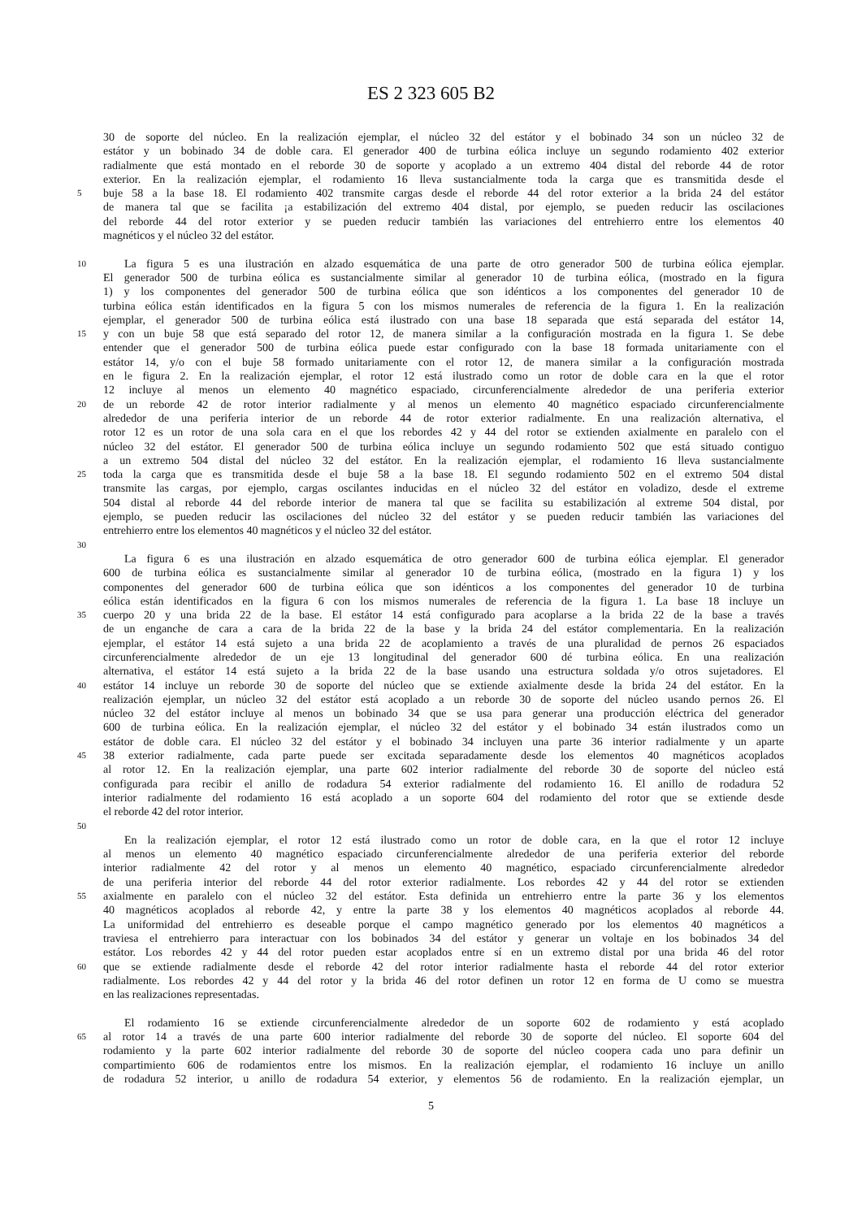ES 2 323 605 B2
30 de soporte del núcleo. En la realización ejemplar, el núcleo 32 del estátor y el bobinado 34 son un núcleo 32 de
estátor y un bobinado 34 de doble cara. El generador 400 de turbina eólica incluye un segundo rodamiento 402 exterior
radialmente que está montado en el reborde 30 de soporte y acoplado a un extremo 404 distal del reborde 44 de rotor
exterior. En la realización ejemplar, el rodamiento 16 lleva sustancialmente toda la carga que es transmitida desde el
5
buje 58 a la base 18. El rodamiento 402 transmite cargas desde el reborde 44 del rotor exterior a la brida 24 del estátor
de manera tal que se facilita ¡a estabilización del extremo 404 distal, por ejemplo, se pueden reducir las oscilaciones
del reborde 44 del rotor exterior y se pueden reducir también las variaciones del entrehierro entre los elementos 40
magnéticos y el núcleo 32 del estátor.
10
La figura 5 es una ilustración en alzado esquemática de una parte de otro generador 500 de turbina eólica ejemplar.
El generador 500 de turbina eólica es sustancialmente similar al generador 10 de turbina eólica, (mostrado en la figura
1) y los componentes del generador 500 de turbina eólica que son idénticos a los componentes del generador 10 de
turbina eólica están identificados en la figura 5 con los mismos numerales de referencia de la figura 1. En la realización
ejemplar, el generador 500 de turbina eólica está ilustrado con una base 18 separada que está separada del estátor 14,
15
y con un buje 58 que está separado del rotor 12, de manera similar a la configuración mostrada en la figura 1. Se debe
entender que el generador 500 de turbina eólica puede estar configurado con la base 18 formada unitariamente con el
estátor 14, y/o con el buje 58 formado unitariamente con el rotor 12, de manera similar a la configuración mostrada
en le figura 2. En la realización ejemplar, el rotor 12 está ilustrado como un rotor de doble cara en la que el rotor
12 incluye al menos un elemento 40 magnético espaciado, circunferencialmente alrededor de una periferia exterior
20
de un reborde 42 de rotor interior radialmente y al menos un elemento 40 magnético espaciado circunferencialmente
alrededor de una periferia interior de un reborde 44 de rotor exterior radialmente. En una realización alternativa, el
rotor 12 es un rotor de una sola cara en el que los rebordes 42 y 44 del rotor se extienden axialmente en paralelo con el
núcleo 32 del estátor. El generador 500 de turbina eólica incluye un segundo rodamiento 502 que está situado contiguo
a un extremo 504 distal del núcleo 32 del estátor. En la realización ejemplar, el rodamiento 16 lleva sustancialmente
25
toda la carga que es transmitida desde el buje 58 a la base 18. El segundo rodamiento 502 en el extremo 504 distal
transmite las cargas, por ejemplo, cargas oscilantes inducidas en el núcleo 32 del estátor en voladizo, desde el extreme
504 distal al reborde 44 del reborde interior de manera tal que se facilita su estabilización al extreme 504 distal, por
ejemplo, se pueden reducir las oscilaciones del núcleo 32 del estátor y se pueden reducir también las variaciones del
entrehierro entre los elementos 40 magnéticos y el núcleo 32 del estátor.
30
La figura 6 es una ilustración en alzado esquemática de otro generador 600 de turbina eólica ejemplar. El generador
600 de turbina eólica es sustancialmente similar al generador 10 de turbina eólica, (mostrado en la figura 1) y los
componentes del generador 600 de turbina eólica que son idénticos a los componentes del generador 10 de turbina
eólica están identificados en la figura 6 con los mismos numerales de referencia de la figura 1. La base 18 incluye un
35
cuerpo 20 y una brida 22 de la base. El estátor 14 está configurado para acoplarse a la brida 22 de la base a través
de un enganche de cara a cara de la brida 22 de la base y la brida 24 del estátor complementaria. En la realización
ejemplar, el estátor 14 está sujeto a una brida 22 de acoplamiento a través de una pluralidad de pernos 26 espaciados
circunferencialmente alrededor de un eje 13 longitudinal del generador 600 dé turbina eólica. En una realización
alternativa, el estátor 14 está sujeto a la brida 22 de la base usando una estructura soldada y/o otros sujetadores. El
40
estátor 14 incluye un reborde 30 de soporte del núcleo que se extiende axialmente desde la brida 24 del estátor. En la
realización ejemplar, un núcleo 32 del estátor está acoplado a un reborde 30 de soporte del núcleo usando pernos 26. El
núcleo 32 del estátor incluye al menos un bobinado 34 que se usa para generar una producción eléctrica del generador
600 de turbina eólica. En la realización ejemplar, el núcleo 32 del estátor y el bobinado 34 están ilustrados como un
estátor de doble cara. El núcleo 32 del estátor y el bobinado 34 incluyen una parte 36 interior radialmente y un aparte
45
38 exterior radialmente, cada parte puede ser excitada separadamente desde los elementos 40 magnéticos acoplados
al rotor 12. En la realización ejemplar, una parte 602 interior radialmente del reborde 30 de soporte del núcleo está
configurada para recibir el anillo de rodadura 54 exterior radialmente del rodamiento 16. El anillo de rodadura 52
interior radialmente del rodamiento 16 está acoplado a un soporte 604 del rodamiento del rotor que se extiende desde
el reborde 42 del rotor interior.
50
En la realización ejemplar, el rotor 12 está ilustrado como un rotor de doble cara, en la que el rotor 12 incluye
al menos un elemento 40 magnético espaciado circunferencialmente alrededor de una periferia exterior del reborde
interior radialmente 42 del rotor y al menos un elemento 40 magnético, espaciado circunferencialmente alrededor
de una periferia interior del reborde 44 del rotor exterior radialmente. Los rebordes 42 y 44 del rotor se extienden
55
axialmente en paralelo con el núcleo 32 del estátor. Esta definida un entrehierro entre la parte 36 y los elementos
40 magnéticos acoplados al reborde 42, y entre la parte 38 y los elementos 40 magnéticos acoplados al reborde 44.
La uniformidad del entrehierro es deseable porque el campo magnético generado por los elementos 40 magnéticos a
traviesa el entrehierro para interactuar con los bobinados 34 del estátor y generar un voltaje en los bobinados 34 del
estátor. Los rebordes 42 y 44 del rotor pueden estar acoplados entre sí en un extremo distal por una brida 46 del rotor
60
que se extiende radialmente desde el reborde 42 del rotor interior radialmente hasta el reborde 44 del rotor exterior
radialmente. Los rebordes 42 y 44 del rotor y la brida 46 del rotor definen un rotor 12 en forma de U como se muestra
en las realizaciones representadas.
El rodamiento 16 se extiende circunferencialmente alrededor de un soporte 602 de rodamiento y está acoplado
65
al rotor 14 a través de una parte 600 interior radialmente del reborde 30 de soporte del núcleo. El soporte 604 del
rodamiento y la parte 602 interior radialmente del reborde 30 de soporte del núcleo coopera cada uno para definir un
compartimiento 606 de rodamientos entre los mismos. En la realización ejemplar, el rodamiento 16 incluye un anillo
de rodadura 52 interior, u anillo de rodadura 54 exterior, y elementos 56 de rodamiento. En la realización ejemplar, un
5